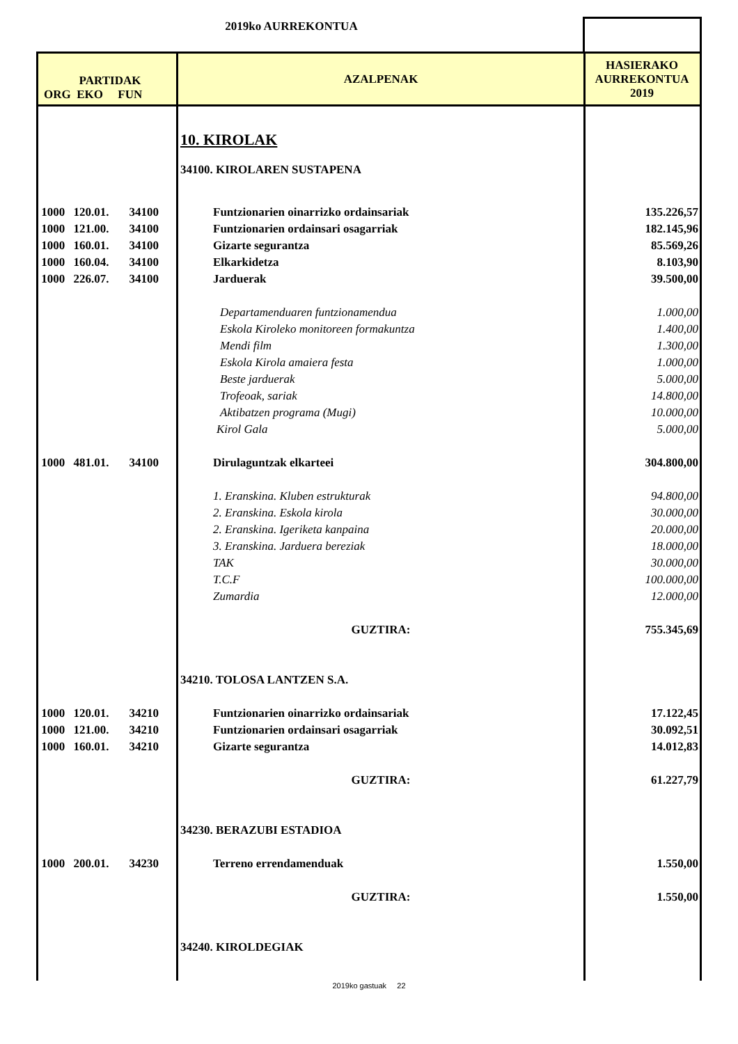2019ko AURREKONTUA
| PARTIDAK ORG EKO FUN | | | AZALPENAK | HASIERAKO AURREKONTUA 2019 |
| --- | --- | --- | --- | --- |
| | | | 10. KIROLAK | |
| | | | 34100. KIROLAREN SUSTAPENA | |
| 1000 | 120.01. | 34100 | Funtzionarien oinarrizko ordainsariak | 135.226,57 |
| 1000 | 121.00. | 34100 | Funtzionarien ordainsari osagarriak | 182.145,96 |
| 1000 | 160.01. | 34100 | Gizarte segurantza | 85.569,26 |
| 1000 | 160.04. | 34100 | Elkarkidetza | 8.103,90 |
| 1000 | 226.07. | 34100 | Jarduerak | 39.500,00 |
| | | | Departamenduaren funtzionamendua | 1.000,00 |
| | | | Eskola Kiroleko monitoreen formakuntza | 1.400,00 |
| | | | Mendi film | 1.300,00 |
| | | | Eskola Kirola amaiera festa | 1.000,00 |
| | | | Beste jarduerak | 5.000,00 |
| | | | Trofeoak, sariak | 14.800,00 |
| | | | Aktibatzen programa (Mugi) | 10.000,00 |
| | | | Kirol Gala | 5.000,00 |
| 1000 | 481.01. | 34100 | Dirulaguntzak elkarteei | 304.800,00 |
| | | | 1. Eranskina. Kluben estrukturak | 94.800,00 |
| | | | 2. Eranskina. Eskola kirola | 30.000,00 |
| | | | 2. Eranskina. Igeriketa kanpaina | 20.000,00 |
| | | | 3. Eranskina. Jarduera bereziak | 18.000,00 |
| | | | TAK | 30.000,00 |
| | | | T.C.F | 100.000,00 |
| | | | Zumardia | 12.000,00 |
| | | | GUZTIRA: | 755.345,69 |
| | | | 34210. TOLOSA LANTZEN S.A. | |
| 1000 | 120.01. | 34210 | Funtzionarien oinarrizko ordainsariak | 17.122,45 |
| 1000 | 121.00. | 34210 | Funtzionarien ordainsari osagarriak | 30.092,51 |
| 1000 | 160.01. | 34210 | Gizarte segurantza | 14.012,83 |
| | | | GUZTIRA: | 61.227,79 |
| | | | 34230. BERAZUBI ESTADIOA | |
| 1000 | 200.01. | 34230 | Terreno errendamenduak | 1.550,00 |
| | | | GUZTIRA: | 1.550,00 |
| | | | 34240. KIROLDEGIAK | |
2019ko gastuak 22